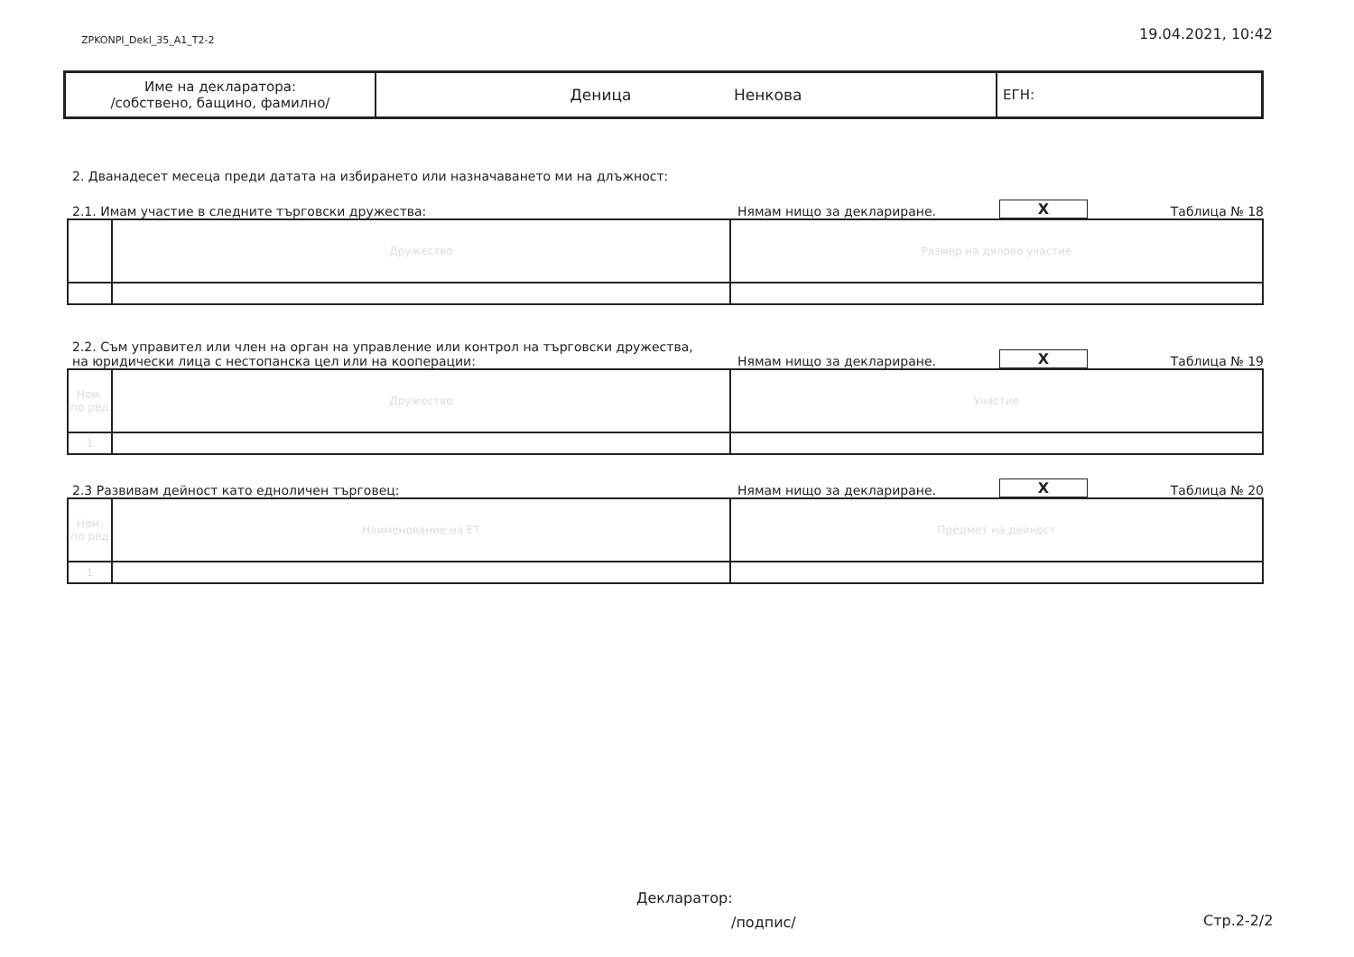ZPKONPI_Dekl_35_A1_T2-2 19.04.2021, 10:42
| Име на декларатора: /собствено, бащино, фамилно/ | Деница Ненкова | ЕГН: |
2. Дванадесет месеца преди датата на избирането или назначаването ми на длъжност:
2.1. Имам участие в следните търговски дружества: Нямам нищо за деклариране. X Таблица № 18
| | Дружество | Размер на дялово участие |
2.2. Съм управител или член на орган на управление или контрол на търговски дружества,
на юридически лица с нестопанска цел или на кооперации: Нямам нищо за деклариране. X Таблица № 19
| Ном. по ред | Дружество | Участие |
| 1 | | |
2.3 Развивам дейност като едноличен търговец: Нямам нищо за деклариране. X Таблица № 20
| Ном. по ред | Наименование на ЕТ | Предмет на дейност |
| 1 | | |
Декларатор:
/подпис/ Стр.2-2/2